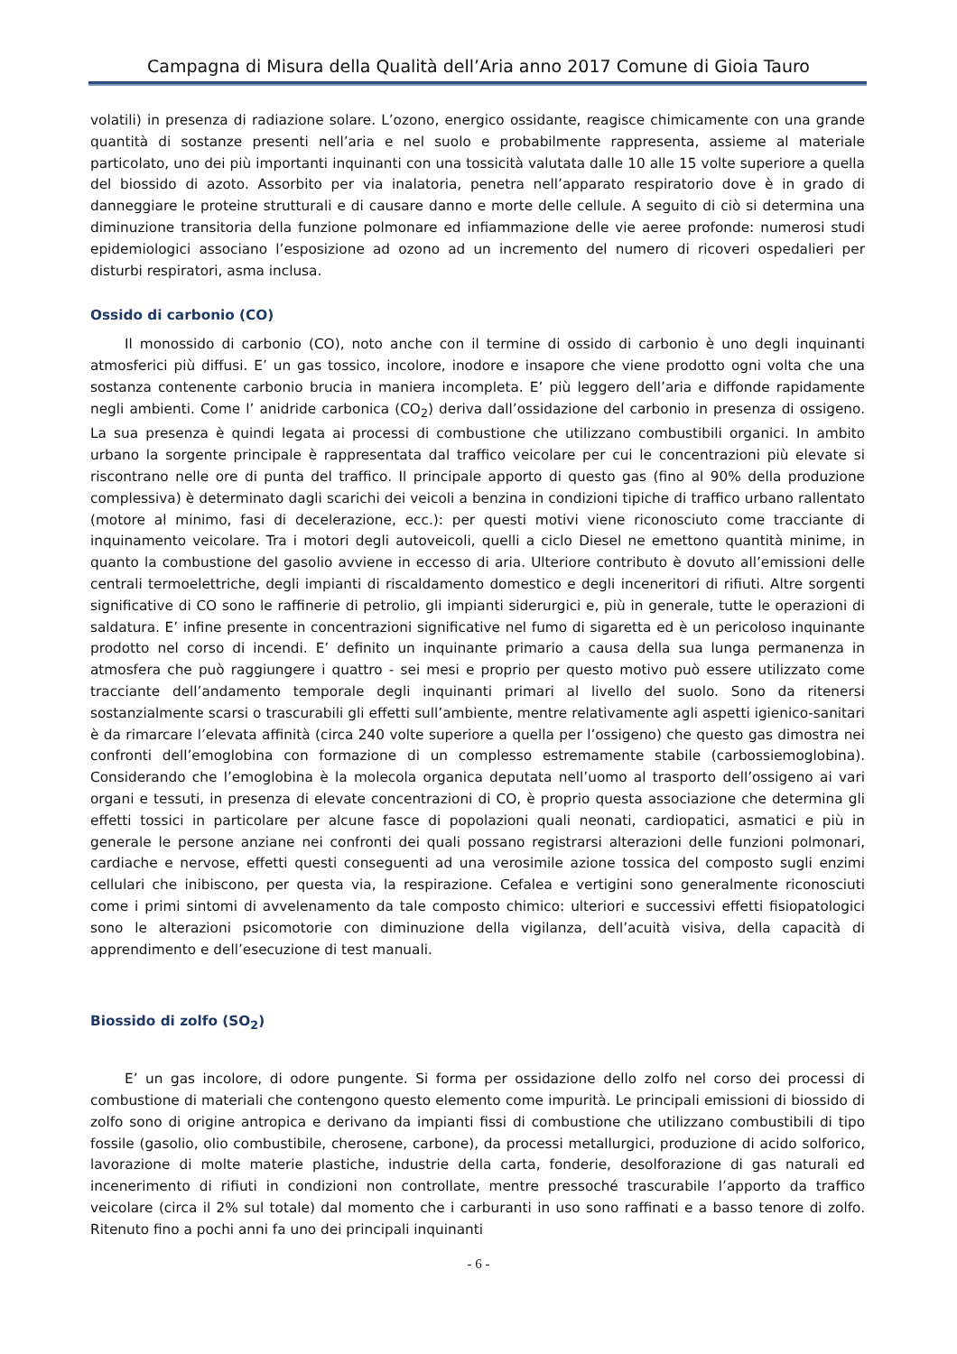Campagna di Misura della Qualità dell’Aria anno 2017 Comune di Gioia Tauro
volatili) in presenza di radiazione solare. L’ozono, energico ossidante, reagisce chimicamente con una grande quantità di sostanze presenti nell’aria e nel suolo e probabilmente rappresenta, assieme al materiale particolato, uno dei più importanti inquinanti con una tossicità valutata dalle 10 alle 15 volte superiore a quella del biossido di azoto. Assorbito per via inalatoria, penetra nell’apparato respiratorio dove è in grado di danneggiare le proteine strutturali e di causare danno e morte delle cellule. A seguito di ciò si determina una diminuzione transitoria della funzione polmonare ed infiammazione delle vie aeree profonde: numerosi studi epidemiologici associano l’esposizione ad ozono ad un incremento del numero di ricoveri ospedalieri per disturbi respiratori, asma inclusa.
Ossido di carbonio (CO)
Il monossido di carbonio (CO), noto anche con il termine di ossido di carbonio è uno degli inquinanti atmosferici più diffusi. E’ un gas tossico, incolore, inodore e insapore che viene prodotto ogni volta che una sostanza contenente carbonio brucia in maniera incompleta. E’ più leggero dell’aria e diffonde rapidamente negli ambienti. Come l’ anidride carbonica (CO<sub>2</sub>) deriva dall’ossidazione del carbonio in presenza di ossigeno. La sua presenza è quindi legata ai processi di combustione che utilizzano combustibili organici. In ambito urbano la sorgente principale è rappresentata dal traffico veicolare per cui le concentrazioni più elevate si riscontrano nelle ore di punta del traffico. Il principale apporto di questo gas (fino al 90% della produzione complessiva) è determinato dagli scarichi dei veicoli a benzina in condizioni tipiche di traffico urbano rallentato (motore al minimo, fasi di decelerazione, ecc.): per questi motivi viene riconosciuto come tracciante di inquinamento veicolare. Tra i motori degli autoveicoli, quelli a ciclo Diesel ne emettono quantità minime, in quanto la combustione del gasolio avviene in eccesso di aria. Ulteriore contributo è dovuto all’emissioni delle centrali termoelettriche, degli impianti di riscaldamento domestico e degli inceneritori di rifiuti. Altre sorgenti significative di CO sono le raffinerie di petrolio, gli impianti siderurgici e, più in generale, tutte le operazioni di saldatura. E’ infine presente in concentrazioni significative nel fumo di sigaretta ed è un pericoloso inquinante prodotto nel corso di incendi. E’ definito un inquinante primario a causa della sua lunga permanenza in atmosfera che può raggiungere i quattro - sei mesi e proprio per questo motivo può essere utilizzato come tracciante dell’andamento temporale degli inquinanti primari al livello del suolo. Sono da ritenersi sostanzialmente scarsi o trascurabili gli effetti sull’ambiente, mentre relativamente agli aspetti igienico-sanitari è da rimarcare l’elevata affinità (circa 240 volte superiore a quella per l’ossigeno) che questo gas dimostra nei confronti dell’emoglobina con formazione di un complesso estremamente stabile (carbossiemoglobina). Considerando che l’emoglobina è la molecola organica deputata nell’uomo al trasporto dell’ossigeno ai vari organi e tessuti, in presenza di elevate concentrazioni di CO, è proprio questa associazione che determina gli effetti tossici in particolare per alcune fasce di popolazioni quali neonati, cardiopatici, asmatici e più in generale le persone anziane nei confronti dei quali possano registrarsi alterazioni delle funzioni polmonari, cardiache e nervose, effetti questi conseguenti ad una verosimile azione tossica del composto sugli enzimi cellulari che inibiscono, per questa via, la respirazione. Cefalea e vertigini sono generalmente riconosciuti come i primi sintomi di avvelenamento da tale composto chimico: ulteriori e successivi effetti fisiopatologici sono le alterazioni psicomotorie con diminuzione della vigilanza, dell’acuità visiva, della capacità di apprendimento e dell’esecuzione di test manuali.
Biossido di zolfo (SO<sub>2</sub>)
E’ un gas incolore, di odore pungente. Si forma per ossidazione dello zolfo nel corso dei processi di combustione di materiali che contengono questo elemento come impurità. Le principali emissioni di biossido di zolfo sono di origine antropica e derivano da impianti fissi di combustione che utilizzano combustibili di tipo fossile (gasolio, olio combustibile, cherosene, carbone), da processi metallurgici, produzione di acido solforico, lavorazione di molte materie plastiche, industrie della carta, fonderie, desolforazione di gas naturali ed incenerimento di rifiuti in condizioni non controllate, mentre pressoché trascurabile l’apporto da traffico veicolare (circa il 2% sul totale) dal momento che i carburanti in uso sono raffinati e a basso tenore di zolfo. Ritenuto fino a pochi anni fa uno dei principali inquinanti
- 6 -